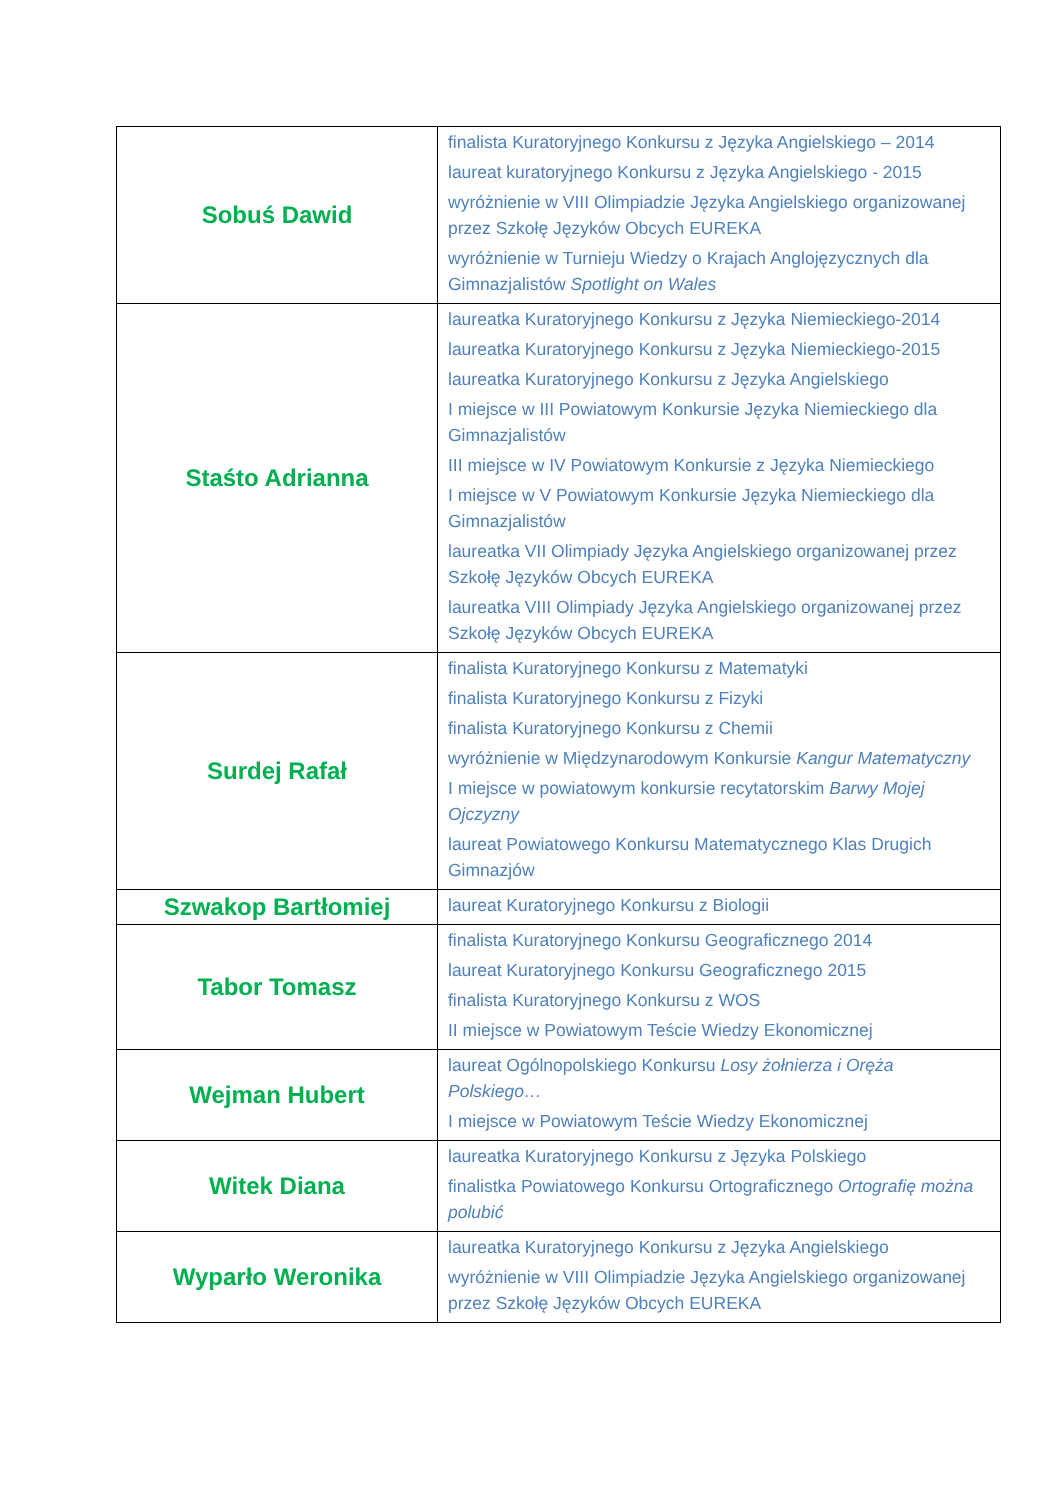| Sobuś Dawid | finalista Kuratoryjnego Konkursu z Języka Angielskiego – 2014 laureat kuratoryjnego Konkursu z Języka Angielskiego - 2015 wyróżnienie w VIII Olimpiadzie Języka Angielskiego organizowanej przez Szkołę Języków Obcych EUREKA wyróżnienie w Turnieju Wiedzy o Krajach Anglojęzycznych dla Gimnazjalistów Spotlight on Wales |
| Staśto Adrianna | laureatka Kuratoryjnego Konkursu z Języka Niemieckiego-2014 laureatka Kuratoryjnego Konkursu z Języka Niemieckiego-2015 laureatka Kuratoryjnego Konkursu z Języka Angielskiego I miejsce w III Powiatowym Konkursie Języka Niemieckiego dla Gimnazjalistów III miejsce w IV Powiatowym Konkursie z Języka Niemieckiego I miejsce w V Powiatowym Konkursie Języka Niemieckiego dla Gimnazjalistów laureatka VII Olimpiady Języka Angielskiego organizowanej przez Szkołę Języków Obcych EUREKA laureatka VIII Olimpiady Języka Angielskiego organizowanej przez Szkołę Języków Obcych EUREKA |
| Surdej Rafał | finalista Kuratoryjnego Konkursu z Matematyki finalista Kuratoryjnego Konkursu z Fizyki finalista Kuratoryjnego Konkursu z Chemii wyróżnienie w Międzynarodowym Konkursie Kangur Matematyczny I miejsce w powiatowym konkursie recytatorskim Barwy Mojej Ojczyzny laureat Powiatowego Konkursu Matematycznego Klas Drugich Gimnazjów |
| Szwakop Bartłomiej | laureat Kuratoryjnego Konkursu z Biologii |
| Tabor Tomasz | finalista Kuratoryjnego Konkursu Geograficznego 2014 laureat Kuratoryjnego Konkursu Geograficznego 2015 finalista Kuratoryjnego Konkursu z WOS II miejsce w Powiatowym Teście Wiedzy Ekonomicznej |
| Wejman Hubert | laureat Ogólnopolskiego Konkursu Losy żołnierza i Oręża Polskiego… I miejsce w Powiatowym Teście Wiedzy Ekonomicznej |
| Witek Diana | laureatka Kuratoryjnego Konkursu z Języka Polskiego finalistka Powiatowego Konkursu Ortograficznego Ortografię można polubić |
| Wyparło Weronika | laureatka Kuratoryjnego Konkursu z Języka Angielskiego wyróżnienie w VIII Olimpiadzie Języka Angielskiego organizowanej przez Szkołę Języków Obcych EUREKA |